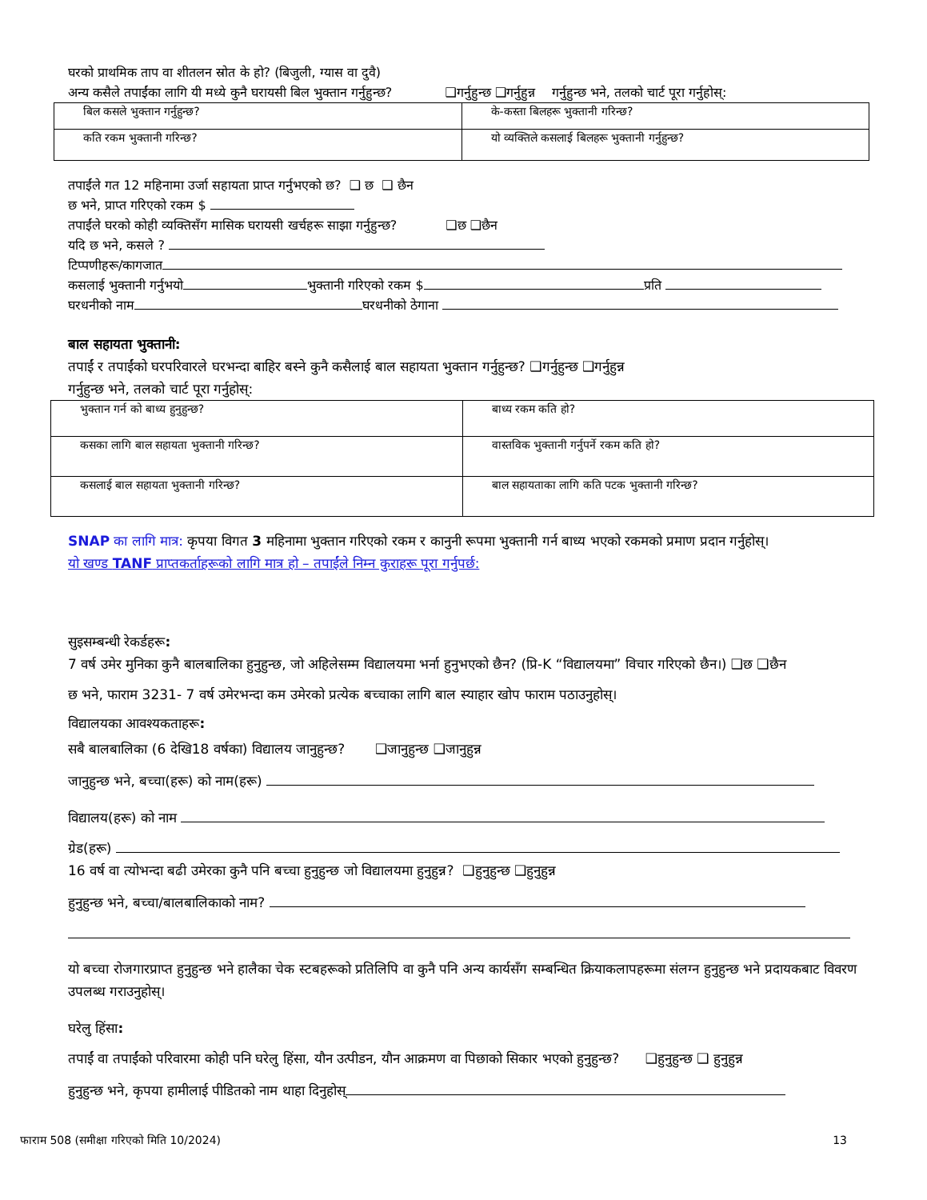घरको प्राथमिक ताप वा शीतलन स्रोत के हो? (बिजुली, ग्यास वा दुवै)
अन्य कसैले तपाईंका लागि यी मध्ये कुनै घरायसी बिल भुक्तान गर्नुहुन्छ? ❑गर्नुहुन्छ ❑गर्नुहुन्न गर्नुहुन्छ भने, तलको चार्ट पूरा गर्नुहोस्:
| बिल कसले भुक्तान गर्नुहुन्छ? | के-कस्ता बिलहरू भुक्तानी गरिन्छ? |
| कति रकम भुक्तानी गरिन्छ? | यो व्यक्तिले कसलाई बिलहरू भुक्तानी गर्नुहुन्छ? |
तपाईंले गत 12 महिनामा उर्जा सहायता प्राप्त गर्नुभएको छ? ❑ छ ❑ छैन
छ भने, प्राप्त गरिएको रकम $
तपाईंले घरको कोही व्यक्तिसँग मासिक घरायसी खर्चहरू साझा गर्नुहुन्छ? ❑छ ❑छैन
यदि छ भने, कसले ?
टिप्पणीहरू/कागजात
कसलाई भुक्तानी गर्नुभयो भुक्तानी गरिएको रकम $ प्रति
घरधनीको नाम घरधनीको ठेगाना
बाल सहायता भुक्तानी:
तपाईं र तपाईंको घरपरिवारले घरभन्दा बाहिर बस्ने कुनै कसैलाई बाल सहायता भुक्तान गर्नुहुन्छ? ❑गर्नुहुन्छ ❑गर्नुहुन्न
गर्नुहुन्छ भने, तलको चार्ट पूरा गर्नुहोस्:
| भुक्तान गर्न को बाध्य हुनुहुन्छ? | बाध्य रकम कति हो? |
| कसका लागि बाल सहायता भुक्तानी गरिन्छ? | वास्तविक भुक्तानी गर्नुपर्ने रकम कति हो? |
| कसलाई बाल सहायता भुक्तानी गरिन्छ? | बाल सहायताका लागि कति पटक भुक्तानी गरिन्छ? |
SNAP का लागि मात्र: कृपया विगत 3 महिनामा भुक्तान गरिएको रकम र कानुनी रूपमा भुक्तानी गर्न बाध्य भएको रकमको प्रमाण प्रदान गर्नुहोस्।
यो खण्ड TANF प्राप्तकर्ताहरूको लागि मात्र हो – तपाईंले निम्न कुराहरू पूरा गर्नुपर्छ:
सुइसम्बन्धी रेकर्डहरू:
7 वर्ष उमेर मुनिका कुनै बालबालिका हुनुहुन्छ, जो अहिलेसम्म विद्यालयमा भर्ना हुनुभएको छैन? (प्रि-K “विद्यालयमा” विचार गरिएको छैन।) ❑छ ❑छैन
छ भने, फाराम 3231- 7 वर्ष उमेरभन्दा कम उमेरको प्रत्येक बच्चाका लागि बाल स्याहार खोप फाराम पठाउनुहोस्।
विद्यालयका आवश्यकताहरू:
सबै बालबालिका (6 देखि18 वर्षका) विद्यालय जानुहुन्छ? ❑जानुहुन्छ ❑जानुहुन्न
जानुहुन्छ भने, बच्चा(हरू) को नाम(हरू)
विद्यालय(हरू) को नाम
ग्रेड(हरू)
16 वर्ष वा त्योभन्दा बढी उमेरका कुनै पनि बच्चा हुनुहुन्छ जो विद्यालयमा हुनुहुन्न? ❑हुनुहुन्छ ❑हुनुहुन्न
हुनुहुन्छ भने, बच्चा/बालबालिकाको नाम?
यो बच्चा रोजगारप्राप्त हुनुहुन्छ भने हालैका चेक स्टबहरूको प्रतिलिपि वा कुनै पनि अन्य कार्यसँग सम्बन्धित क्रियाकलापहरूमा संलग्न हुनुहुन्छ भने प्रदायकबाट विवरण उपलब्ध गराउनुहोस्।
घरेलु हिंसा:
तपाईं वा तपाईंको परिवारमा कोही पनि घरेलु हिंसा, यौन उत्पीडन, यौन आक्रमण वा पिछाको सिकार भएको हुनुहुन्छ? ❑हुनुहुन्छ ❑ हुनुहुन्न
हुनुहुन्छ भने, कृपया हामीलाई पीडितको नाम थाहा दिनुहोस्
फाराम 508 (समीक्षा गरिएको मिति 10/2024) 13